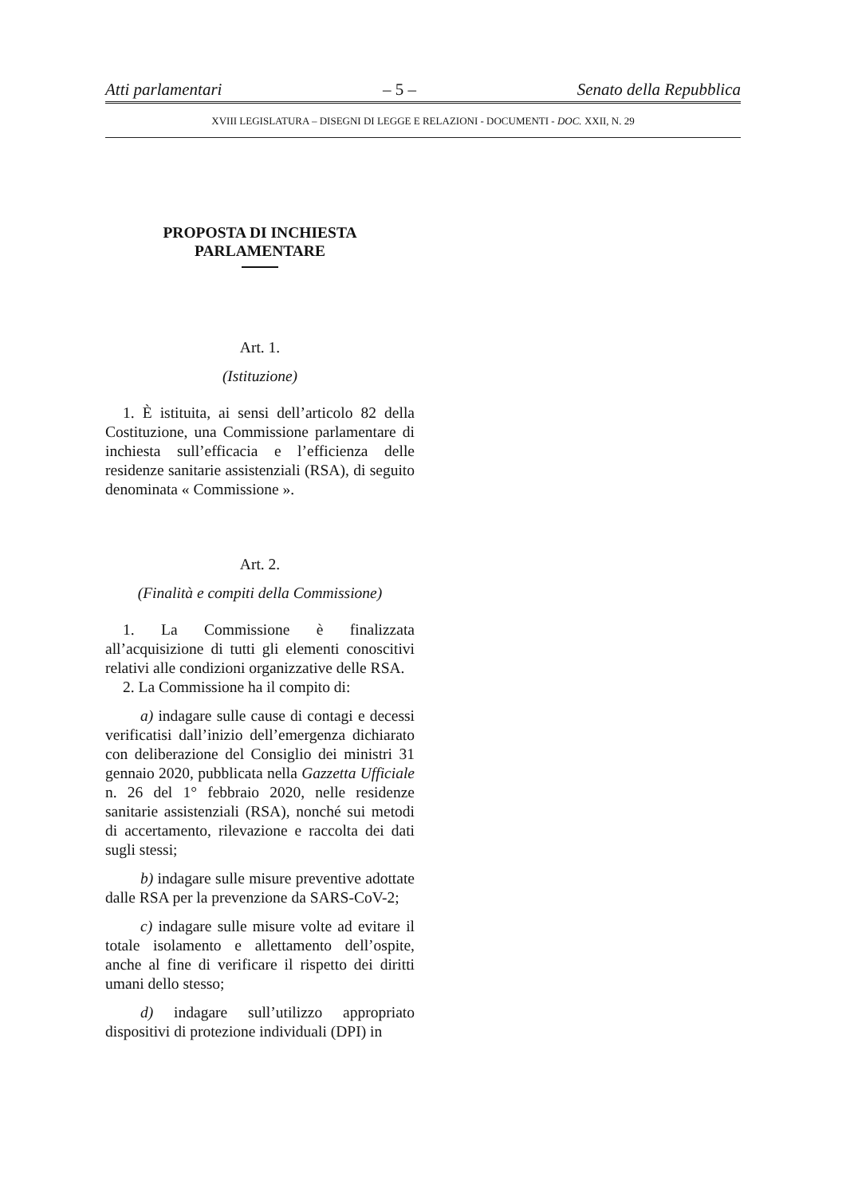Atti parlamentari – 5 – Senato della Repubblica
XVIII LEGISLATURA – DISEGNI DI LEGGE E RELAZIONI - DOCUMENTI - DOC. XXII, N. 29
PROPOSTA DI INCHIESTA
PARLAMENTARE
Art. 1.
(Istituzione)
1. È istituita, ai sensi dell’articolo 82 della Costituzione, una Commissione parlamentare di inchiesta sull’efficacia e l’efficienza delle residenze sanitarie assistenziali (RSA), di seguito denominata « Commissione ».
Art. 2.
(Finalità e compiti della Commissione)
1. La Commissione è finalizzata all’acquisizione di tutti gli elementi conoscitivi relativi alle condizioni organizzative delle RSA.
2. La Commissione ha il compito di:
a) indagare sulle cause di contagi e decessi verificatisi dall’inizio dell’emergenza dichiarato con deliberazione del Consiglio dei ministri 31 gennaio 2020, pubblicata nella Gazzetta Ufficiale n. 26 del 1° febbraio 2020, nelle residenze sanitarie assistenziali (RSA), nonché sui metodi di accertamento, rilevazione e raccolta dei dati sugli stessi;
b) indagare sulle misure preventive adottate dalle RSA per la prevenzione da SARS-CoV-2;
c) indagare sulle misure volte ad evitare il totale isolamento e allettamento dell’ospite, anche al fine di verificare il rispetto dei diritti umani dello stesso;
d) indagare sull’utilizzo appropriato dispositivi di protezione individuali (DPI) in